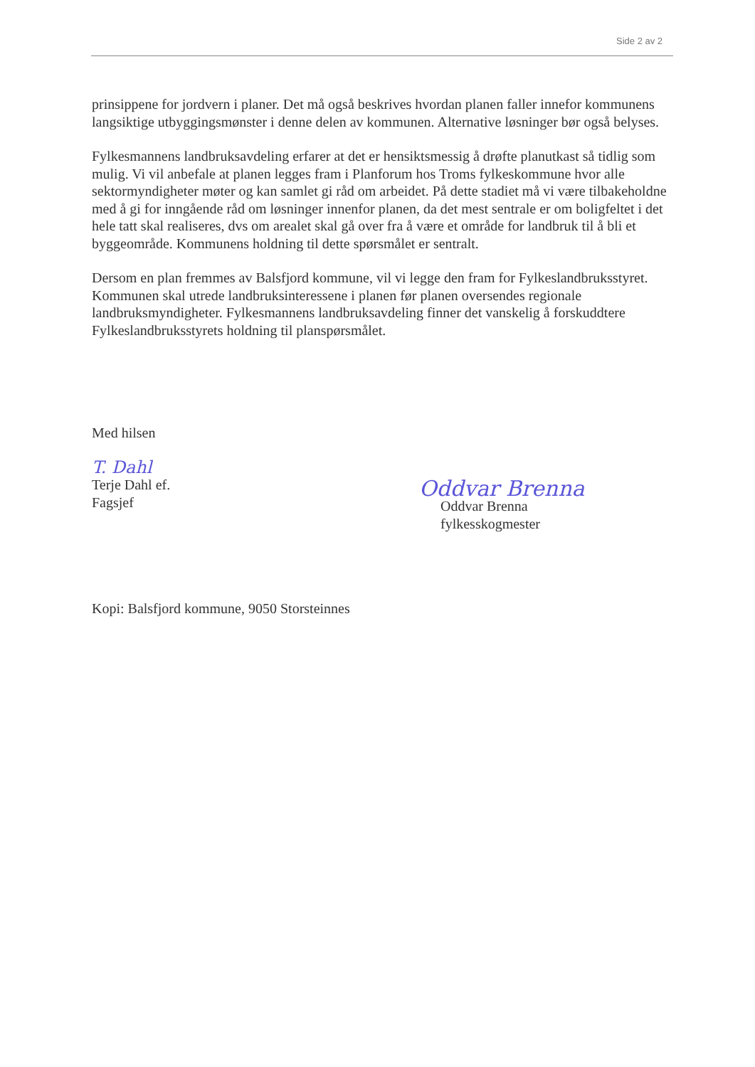Side 2 av 2
prinsippene for jordvern i planer. Det må også beskrives hvordan planen faller innefor kommunens langsiktige utbyggingsmønster i denne delen av kommunen. Alternative løsninger bør også belyses.
Fylkesmannens landbruksavdeling erfarer at det er hensiktsmessig å drøfte planutkast så tidlig som mulig. Vi vil anbefale at planen legges fram i Planforum hos Troms fylkeskommune hvor alle sektormyndigheter møter og kan samlet gi råd om arbeidet. På dette stadiet må vi være tilbakeholdne med å gi for inngående råd om løsninger innenfor planen, da det mest sentrale er om boligfeltet i det hele tatt skal realiseres, dvs om arealet skal gå over fra å være et område for landbruk til å bli et byggeområde. Kommunens holdning til dette spørsmålet er sentralt.
Dersom en plan fremmes av Balsfjord kommune, vil vi legge den fram for Fylkeslandbruksstyret. Kommunen skal utrede landbruksinteressene i planen før planen oversendes regionale landbruksmyndigheter. Fylkesmannens landbruksavdeling finner det vanskelig å forskuddtere Fylkeslandbruksstyrets holdning til planspørsmålet.
Med hilsen
T. Dahl
Terje Dahl ef.
Fagsjef
Oddvar Brenna
Oddvar Brenna
fylkesskogmester
Kopi: Balsfjord kommune, 9050 Storsteinnes